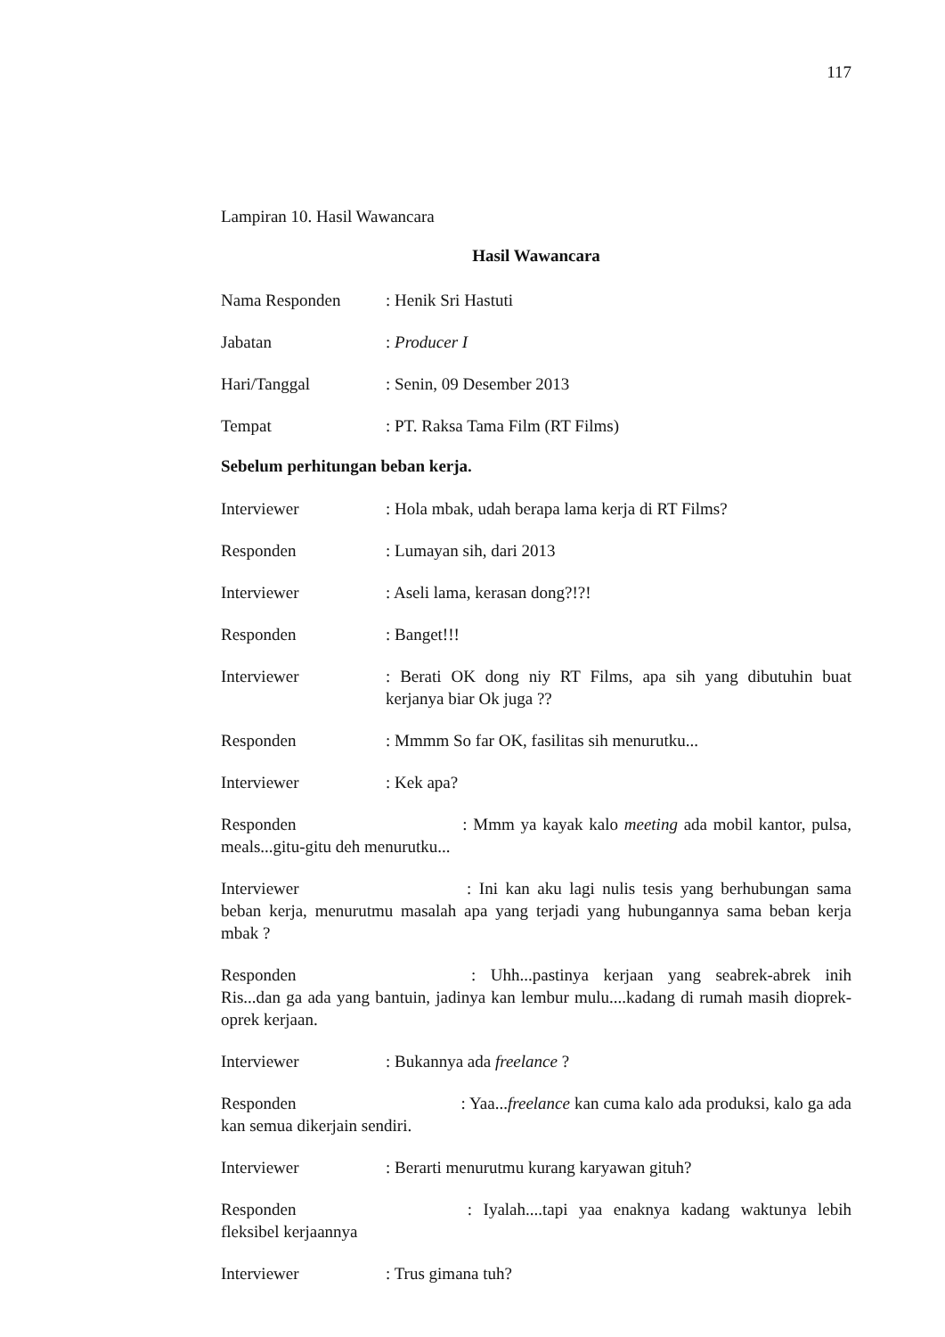117
Lampiran 10. Hasil Wawancara
Hasil Wawancara
Nama Responden : Henik Sri Hastuti
Jabatan : Producer I
Hari/Tanggal : Senin, 09 Desember 2013
Tempat : PT. Raksa Tama Film (RT Films)
Sebelum perhitungan beban kerja.
Interviewer : Hola mbak, udah berapa lama kerja di RT Films?
Responden : Lumayan sih, dari 2013
Interviewer : Aseli lama, kerasan dong?!?!
Responden : Banget!!!
Interviewer : Berati OK dong niy RT Films, apa sih yang dibutuhin buat kerjanya biar Ok juga ??
Responden : Mmmm So far OK, fasilitas sih menurutku...
Interviewer : Kek apa?
Responden : Mmm ya kayak kalo meeting ada mobil kantor, pulsa, meals...gitu-gitu deh menurutku...
Interviewer : Ini kan aku lagi nulis tesis yang berhubungan sama beban kerja, menurutmu masalah apa yang terjadi yang hubungannya sama beban kerja mbak ?
Responden : Uhh...pastinya kerjaan yang seabrek-abrek inih Ris...dan ga ada yang bantuin, jadinya kan lembur mulu....kadang di rumah masih dioprek-oprek kerjaan.
Interviewer : Bukannya ada freelance ?
Responden : Yaa...freelance kan cuma kalo ada produksi, kalo ga ada kan semua dikerjain sendiri.
Interviewer : Berarti menurutmu kurang karyawan gituh?
Responden : Iyalah....tapi yaa enaknya kadang waktunya lebih fleksibel kerjaannya
Interviewer : Trus gimana tuh?